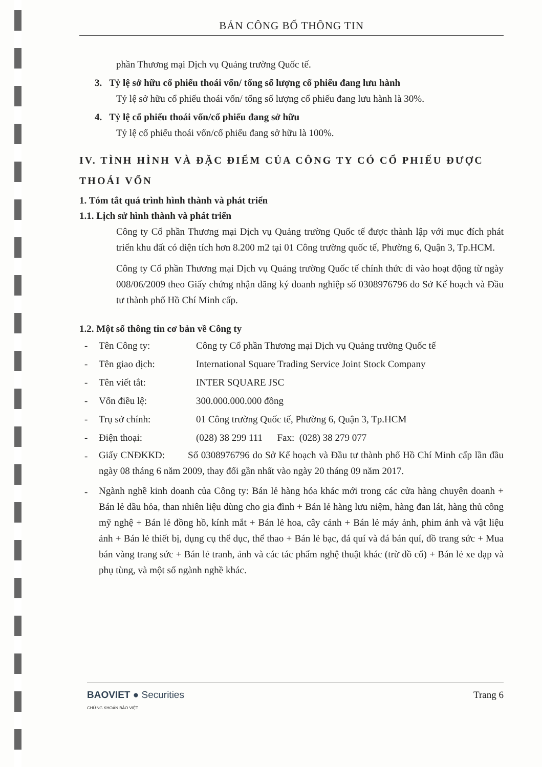BẢN CÔNG BỐ THÔNG TIN
phần Thương mại Dịch vụ Quảng trường Quốc tế.
3. Tỷ lệ sở hữu cổ phiếu thoái vốn/ tổng số lượng cổ phiếu đang lưu hành
Tỷ lệ sở hữu cổ phiếu thoái vốn/ tổng số lượng cổ phiếu đang lưu hành là 30%.
4. Tỷ lệ cổ phiếu thoái vốn/cổ phiếu đang sở hữu
Tỷ lệ cổ phiếu thoái vốn/cổ phiếu đang sở hữu là 100%.
IV. TÌNH HÌNH VÀ ĐẶC ĐIỂM CỦA CÔNG TY CÓ CỔ PHIẾU ĐƯỢC THOÁI VỐN
1. Tóm tắt quá trình hình thành và phát triển
1.1. Lịch sử hình thành và phát triển
Công ty Cổ phần Thương mại Dịch vụ Quảng trường Quốc tế được thành lập với mục đích phát triển khu đất có diện tích hơn 8.200 m2 tại 01 Công trường quốc tế, Phường 6, Quận 3, Tp.HCM.
Công ty Cổ phần Thương mại Dịch vụ Quảng trường Quốc tế chính thức đi vào hoạt động từ ngày 008/06/2009 theo Giấy chứng nhận đăng ký doanh nghiệp số 0308976796 do Sở Kế hoạch và Đầu tư thành phố Hồ Chí Minh cấp.
1.2. Một số thông tin cơ bản về Công ty
- Tên Công ty: Công ty Cổ phần Thương mại Dịch vụ Quảng trường Quốc tế
- Tên giao dịch: International Square Trading Service Joint Stock Company
- Tên viết tắt: INTER SQUARE JSC
- Vốn điều lệ: 300.000.000.000 đồng
- Trụ sở chính: 01 Công trường Quốc tế, Phường 6, Quận 3, Tp.HCM
- Điện thoại: (028) 38 299 111 Fax: (028) 38 279 077
-
Giấy CNĐKKD: Số 0308976796 do Sở Kế hoạch và Đầu tư thành phố Hồ Chí Minh cấp lần đầu ngày 08 tháng 6 năm 2009, thay đổi gần nhất vào ngày 20 tháng 09 năm 2017.
-
Ngành nghề kinh doanh của Công ty: Bán lẻ hàng hóa khác mới trong các cửa hàng chuyên doanh + Bán lẻ dầu hỏa, than nhiên liệu dùng cho gia đình + Bán lẻ hàng lưu niệm, hàng đan lát, hàng thủ công mỹ nghệ + Bán lẻ đồng hồ, kính mắt + Bán lẻ hoa, cây cảnh + Bán lẻ máy ảnh, phim ảnh và vật liệu ảnh + Bán lẻ thiết bị, dụng cụ thể dục, thể thao + Bán lẻ bạc, đá quí và đá bán quí, đồ trang sức + Mua bán vàng trang sức + Bán lẻ tranh, ảnh và các tác phẩm nghệ thuật khác (trừ đồ cổ) + Bán lẻ xe đạp và phụ tùng, và một số ngành nghề khác.
BAOVIET ● Securities
CHỨNG KHOÁN BẢO VIỆT
Trang 6